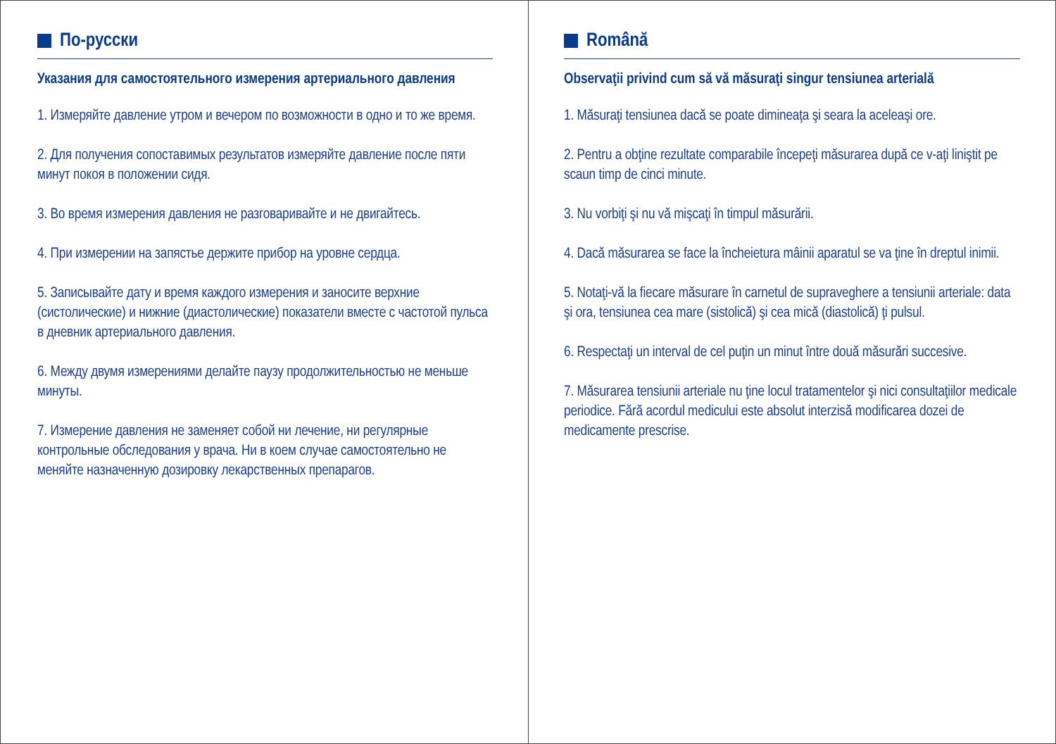По-русски
Указания для самостоятельного измерения артериального давления
1. Измеряйте давление утром и вечером по возможности в одно и то же время.
2. Для получения сопоставимых результатов измеряйте давление после пяти минут покоя в положении сидя.
3. Во время измерения давления не разговаривайте и не двигайтесь.
4. При измерении на запястье держите прибор на уровне сердца.
5. Записывайте дату и время каждого измерения и заносите верхние (систолические) и нижние (диастолические) показатели вместе с частотой пульса в дневник артериального давления.
6. Между двумя измерениями делайте паузу продолжительностью не меньше минуты.
7. Измерение давления не заменяет собой ни лечение, ни регулярные контрольные обследования у врача. Ни в коем случае самостоятельно не меняйте назначенную дозировку лекарственных препарагов.
Română
Observaţii privind cum să vă măsuraţi singur tensiunea arterială
1. Măsuraţi tensiunea dacă se poate dimineaţa şi seara la aceleaşi ore.
2. Pentru a obţine rezultate comparabile începeţi măsurarea după ce v-aţi liniştit pe scaun timp de cinci minute.
3. Nu vorbiţi şi nu vă mişcaţi în timpul măsurării.
4. Dacă măsurarea se face la încheietura mâinii aparatul se va ţine în dreptul inimii.
5. Notaţi-vă la fiecare măsurare în carnetul de supraveghere a tensiunii arteriale: data şi ora, tensiunea cea mare (sistolică) şi cea mică (diastolică) ţi pulsul.
6. Respectaţi un interval de cel puţin un minut între două măsurări succesive.
7. Măsurarea tensiunii arteriale nu ţine locul tratamentelor şi nici consultaţiilor medicale periodice. Fără acordul medicului este absolut interzisă modificarea dozei de medicamente prescrise.